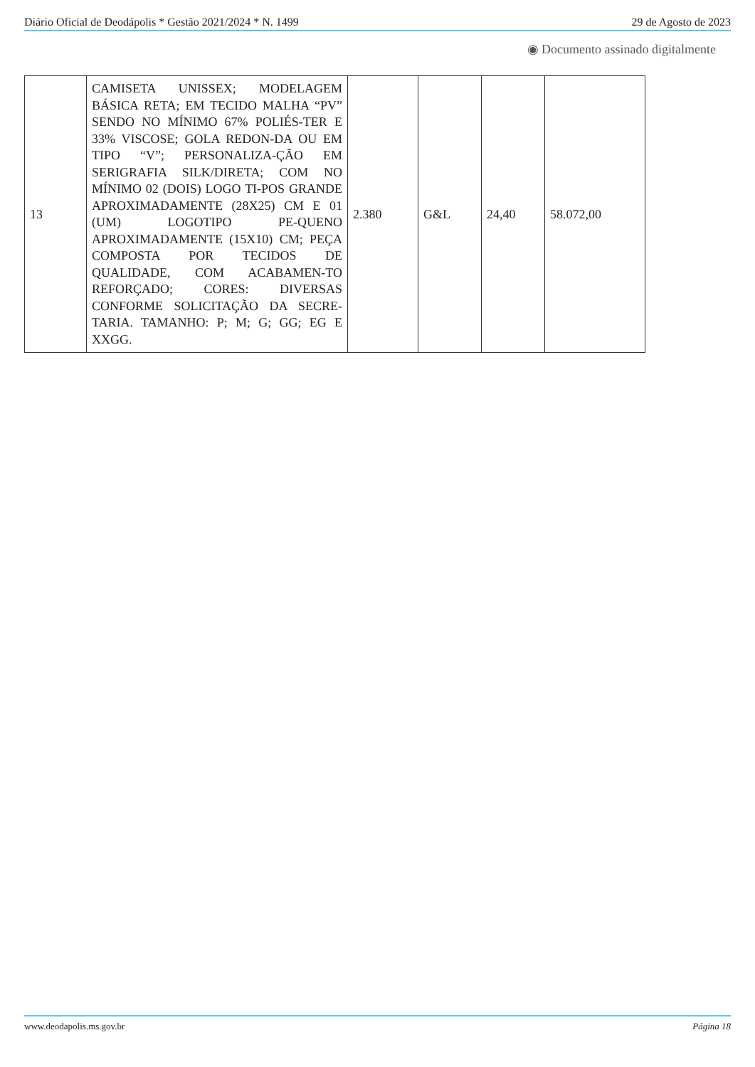Diário Oficial de Deodápolis * Gestão 2021/2024 * N. 1499 29 de Agosto de 2023
◉ Documento assinado digitalmente
| 13 | CAMISETA UNISSEX; MODELAGEM BÁSICA RETA; EM TECIDO MALHA “PV” SENDO NO MÍNIMO 67% POLIÉS-TER E 33% VISCOSE; GOLA REDON-DA OU EM TIPO “V”; PERSONALIZA-ÇÃO EM SERIGRAFIA SILK/DIRETA; COM NO MÍNIMO 02 (DOIS) LOGO TI-POS GRANDE APROXIMADAMENTE (28X25) CM E 01 (UM) LOGOTIPO PE-QUENO APROXIMADAMENTE (15X10) CM; PEÇA COMPOSTA POR TECIDOS DE QUALIDADE, COM ACABAMEN-TO REFORÇADO; CORES: DIVERSAS CONFORME SOLICITAÇÃO DA SECRE-TARIA. TAMANHO: P; M; G; GG; EG E XXGG. | 2.380 | G&L | 24,40 | 58.072,00 |
www.deodapolis.ms.gov.br Página 18